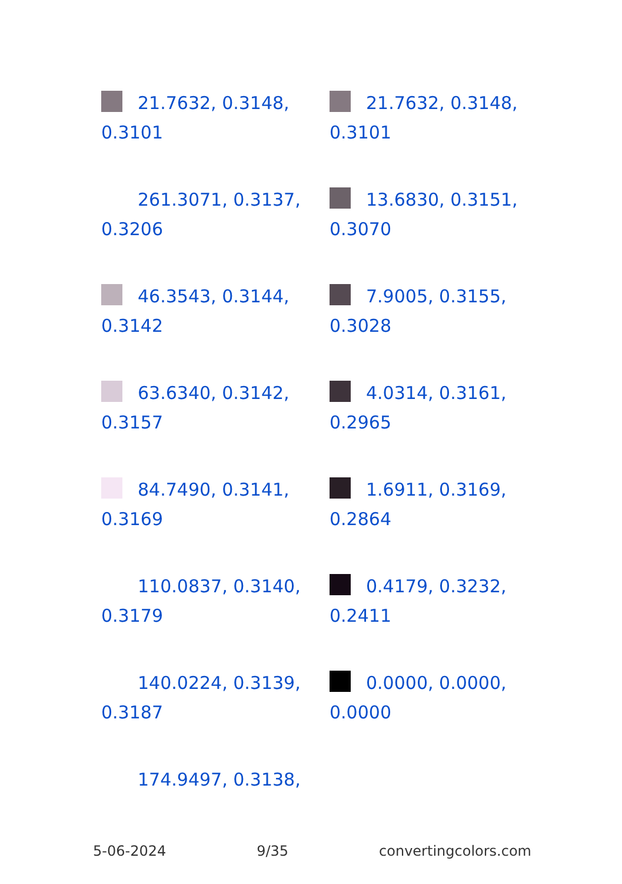21.7632, 0.3148, 0.3101
21.7632, 0.3148, 0.3101
261.3071, 0.3137, 0.3206
13.6830, 0.3151, 0.3070
46.3543, 0.3144, 0.3142
7.9005, 0.3155, 0.3028
63.6340, 0.3142, 0.3157
4.0314, 0.3161, 0.2965
84.7490, 0.3141, 0.3169
1.6911, 0.3169, 0.2864
110.0837, 0.3140, 0.3179
0.4179, 0.3232, 0.2411
140.0224, 0.3139, 0.3187
0.0000, 0.0000, 0.0000
174.9497, 0.3138,
5-06-2024 9/35 convertingcolors.com